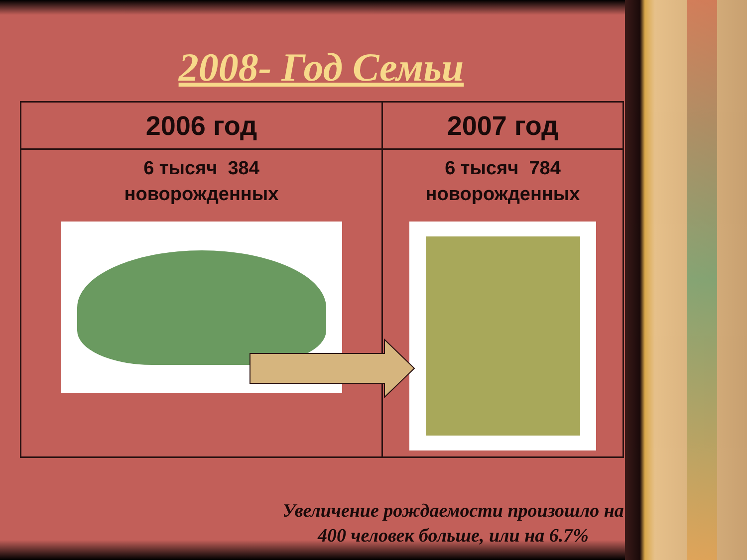2008- Год Семьи
| 2006 год | 2007 год |
| --- | --- |
| 6 тысяч 384 новорожденных | 6 тысяч 784 новорожденных |
Увеличение рождаемости произошло на 400 человек больше, или на 6.7%